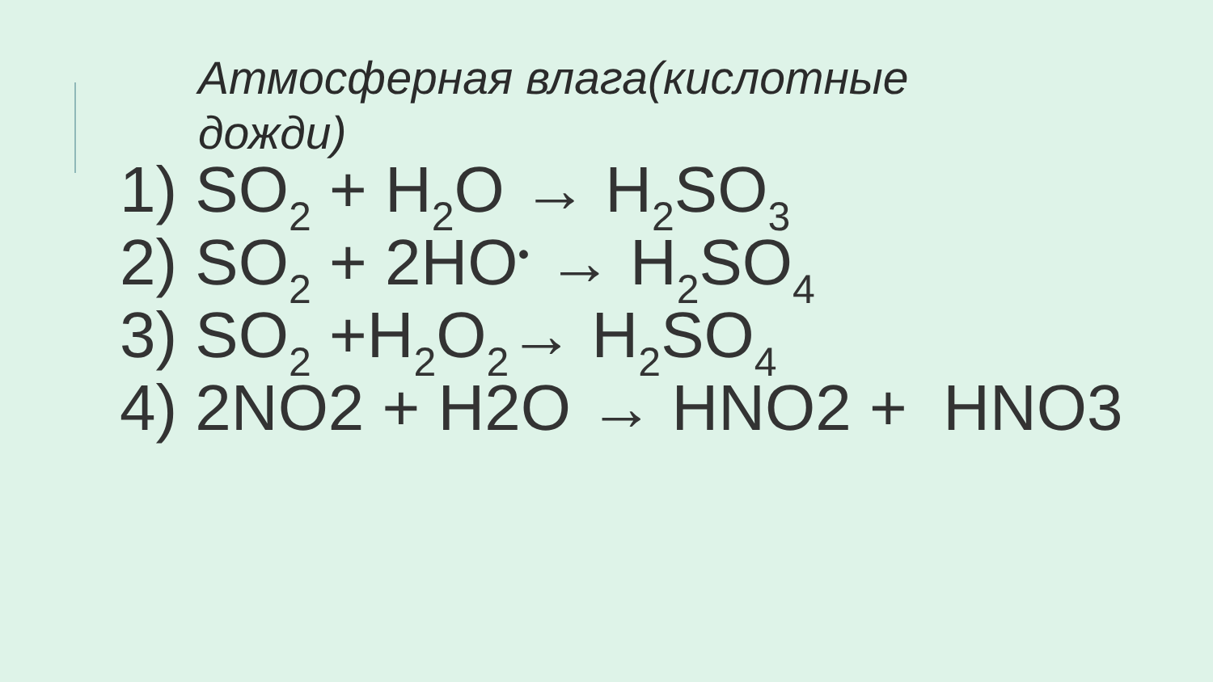Атмосферная влага(кислотные дожди)
1) SO<sub>2</sub> + H<sub>2</sub>O → H<sub>2</sub>SO<sub>3</sub>
2) SO<sub>2</sub> + 2HO<sup>•</sup> → H<sub>2</sub>SO<sub>4</sub>
3) SO<sub>2</sub> +H<sub>2</sub>O<sub>2</sub>→ H<sub>2</sub>SO<sub>4</sub>
4) 2NO2 + H2O → HNO2 + HNO3